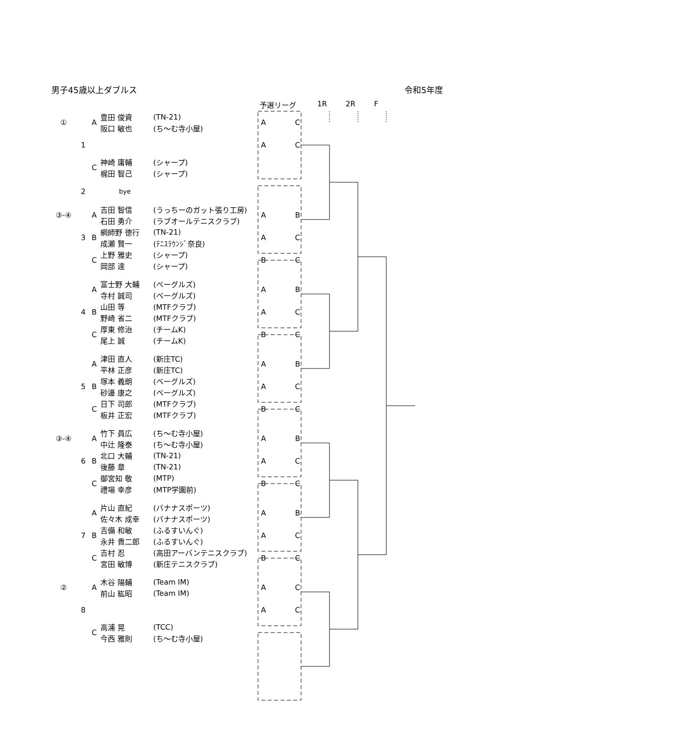男子45歳以上ダブルス 令和5年度
予選リーグ 1R 2R F
| ① | 1 | A | 豊田 俊資 | (TN-21) | A | C |
| | | | 阪口 敏也 | (ち～む寺小屋) | | |
| | | | | | A | C |
| | | C | 神崎 庸輔 | (シャープ) | | |
| | | | 梶田 智己 | (シャープ) | | |
| | 2 | | bye | | | |
| ③-④ | 3 | A | 吉田 智信 | (うっちーのガット張り工房) | A | B |
| | | | 石田 勇介 | (ラブオールテニスクラブ) | | |
| | | B | 網師野 徳行 | (TN-21) | A | C |
| | | | 成瀬 賢一 | (ﾃﾆｽﾗｳﾝｼﾞ奈良) | | |
| | | C | 上野 雅史 | (シャープ) | B | C |
| | | | 岡部 達 | (シャープ) | | |
| | 4 | A | 富士野 大輔 | (ベーグルズ) | A | B |
| | | | 寺村 誠司 | (ベーグルズ) | | |
| | | B | 山田 等 | (MTFクラブ) | A | C |
| | | | 野崎 省二 | (MTFクラブ) | | |
| | | C | 厚東 修治 | (チームK) | B | C |
| | | | 尾上 誠 | (チームK) | | |
| | 5 | A | 津田 直人 | (新庄TC) | A | B |
| | | | 平林 正彦 | (新庄TC) | | |
| | | B | 塚本 義朗 | (ベーグルズ) | A | C |
| | | | 砂邊 康之 | (ベーグルズ) | | |
| | | C | 日下 司郎 | (MTFクラブ) | B | C |
| | | | 板井 正宏 | (MTFクラブ) | | |
| ③-④ | 6 | A | 竹下 員広 | (ち～む寺小屋) | A | B |
| | | | 中辻 隆泰 | (ち～む寺小屋) | | |
| | | B | 北口 大輔 | (TN-21) | A | C |
| | | | 後藤 章 | (TN-21) | | |
| | | C | 御宮知 敬 | (MTP) | B | C |
| | | | 禮場 幸彦 | (MTP学園前) | | |
| | 7 | A | 片山 直紀 | (バナナスポーツ) | A | B |
| | | | 佐々木 成幸 | (バナナスポーツ) | | |
| | | B | 吉備 和敏 | (ふるすいんぐ) | A | C |
| | | | 永井 貴二郎 | (ふるすいんぐ) | | |
| | | C | 吉村 忍 | (高田アーバンテニスクラブ) | B | C |
| | | | 宮田 敏博 | (新庄テニスクラブ) | | |
| ② | 8 | A | 木谷 陽輔 | (Team IM) | A | C |
| | | | 前山 紘昭 | (Team IM) | | |
| | | | | | A | C |
| | | C | 高浦 晃 | (TCC) | | |
| | | | 今西 雅則 | (ち～む寺小屋) | | |